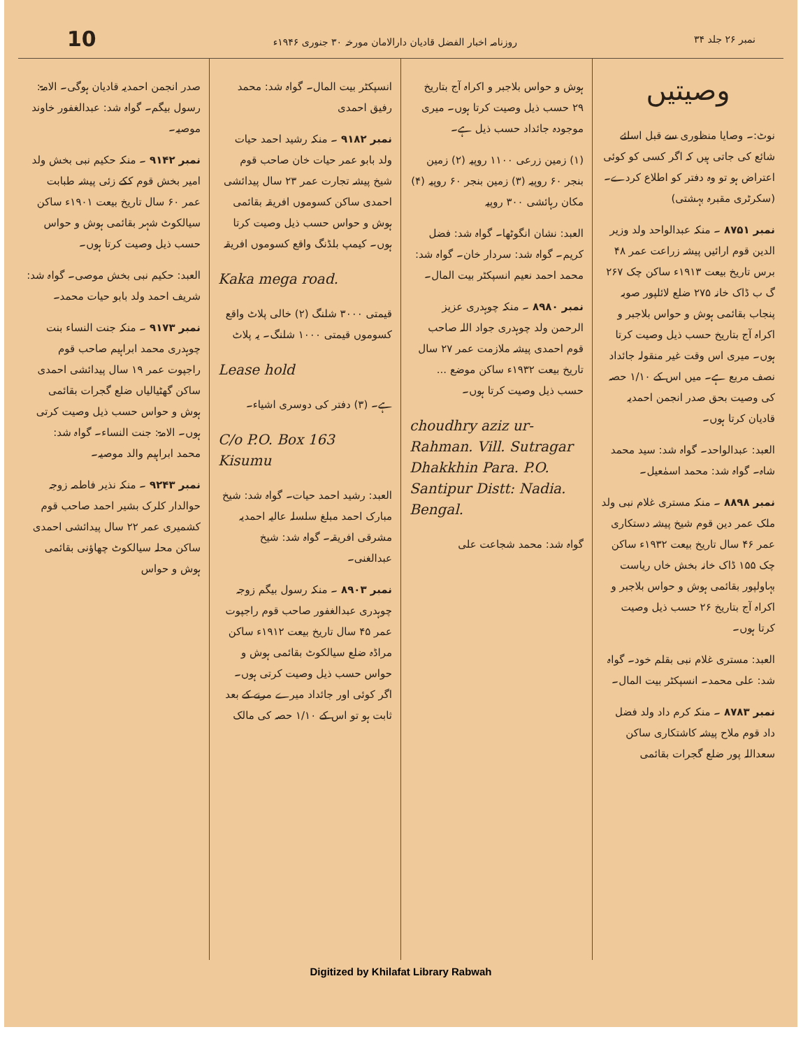10 روزنامہ اخبار الفضل قادیان دارالامان مورخہ ۳۰ جنوری ۱۹۴۶ء نمبر ۲۶ جلد ۳۴
وصیتیں
نوٹ:۔ وصایا منظوری سے قبل اسلئے شائع کی جاتی ہیں کہ اگر کسی کو کوئی اعتراض ہو تو وہ دفتر کو اطلاع کردے۔ (سکرٹری مقبرہ بہشتی)
نمبر ۸۷۵۱ ۔ منکہ عبدالواحد ولد وزیر الدین قوم ارائیں پیشہ زراعت عمر ۴۸ برس تاریخ بیعت ۱۹۱۳ء ساکن چک ۲۶۷ گ ب ڈاک خانہ ۲۷۵ ضلع لائلپور صوبہ پنجاب بقائمی ہوش و حواس بلاجبر و اکراہ آج بتاریخ حسب ذیل وصیت کرتا ہوں۔ میری اس وقت غیر منقولہ جائداد نصف مربع ہے۔ میں اس کے ۱/۱۰ حصہ کی وصیت بحق صدر انجمن احمدیہ قادیان کرتا ہوں۔
العبد: عبدالواحد۔ گواہ شد: سید محمد شاہ۔ گواہ شد: محمد اسمٰعیل۔
نمبر ۸۸۹۸ ۔ منکہ مستری غلام نبی ولد ملک عمر دین قوم شیخ پیشہ دستکاری عمر ۴۶ سال تاریخ بیعت ۱۹۳۲ء ساکن چک ۱۵۵ ڈاک خانہ بخش خاں ریاست بہاولپور بقائمی ہوش و حواس بلاجبر و اکراہ آج بتاریخ ۲۶ حسب ذیل وصیت کرتا ہوں۔
العبد: مستری غلام نبی بقلم خود۔ گواہ شد: علی محمد۔ انسپکٹر بیت المال۔
نمبر ۸۷۸۳ ۔ منکہ کرم داد ولد فضل داد قوم ملاح پیشہ کاشتکاری ساکن سعداللہ پور ضلع گجرات بقائمی
ہوش و حواس بلاجبر و اکراہ آج بتاریخ ۲۹ حسب ذیل وصیت کرتا ہوں۔ میری موجودہ جائداد حسب ذیل ہے۔
(۱) زمین زرعی ۱۱۰۰ روپیہ (۲) زمین بنجر ۶۰ روپیہ (۳) زمین بنجر ۶۰ روپیہ (۴) مکان رہائشی ۳۰۰ روپیہ
العبد: نشان انگوٹھا۔ گواہ شد: فضل کریم۔ گواہ شد: سردار خان۔ گواہ شد: محمد احمد نعیم انسپکٹر بیت المال۔
نمبر ۸۹۸۰ ۔ منکہ چوہدری عزیز الرحمن ولد چوہدری جواد اللہ صاحب قوم احمدی پیشہ ملازمت عمر ۲۷ سال تاریخ بیعت ۱۹۳۲ء ساکن موضع ... حسب ذیل وصیت کرتا ہوں۔
choudhry aziz ur-Rahman. Vill. Sutragar Dhakkhin Para. P.O. Santipur Distt: Nadia. Bengal.
گواہ شد: محمد شجاعت علی
انسپکٹر بیت المال۔ گواہ شد: محمد رفیق احمدی
نمبر ۹۱۸۲ ۔ منکہ رشید احمد حیات ولد بابو عمر حیات خان صاحب قوم شیخ پیشہ تجارت عمر ۲۳ سال پیدائشی احمدی ساکن کسوموں افریقہ بقائمی ہوش و حواس حسب ذیل وصیت کرتا ہوں۔ کیمپ بلڈنگ واقع کسوموں افریقہ
Kaka mega road.
قیمتی ۳۰۰۰ شلنگ (۲) خالی پلاٹ واقع کسوموں قیمتی ۱۰۰۰ شلنگ۔ یہ پلاٹ
Lease hold
ہے۔ (۳) دفتر کی دوسری اشیاء۔
C/o P.O. Box 163 Kisumu
العبد: رشید احمد حیات۔ گواہ شد: شیخ مبارک احمد مبلغ سلسلہ عالیہ احمدیہ مشرقی افریقہ۔ گواہ شد: شیخ عبدالغنی۔
نمبر ۸۹۰۳ ۔ منکہ رسول بیگم زوجہ چوہدری عبدالغفور صاحب قوم راجپوت عمر ۴۵ سال تاریخ بیعت ۱۹۱۲ء ساکن مراڈہ ضلع سیالکوٹ بقائمی ہوش و حواس حسب ذیل وصیت کرتی ہوں۔ اگر کوئی اور جائداد میرے مرنے کے بعد ثابت ہو تو اس کے ۱/۱۰ حصہ کی مالک
صدر انجمن احمدیہ قادیان ہوگی۔ الامۃ: رسول بیگم۔ گواہ شد: عبدالغفور خاوند موصیہ۔
نمبر ۹۱۴۲ ۔ منکہ حکیم نبی بخش ولد امیر بخش قوم ککے زئی پیشہ طبابت عمر ۶۰ سال تاریخ بیعت ۱۹۰۱ء ساکن سیالکوٹ شہر بقائمی ہوش و حواس حسب ذیل وصیت کرتا ہوں۔
العبد: حکیم نبی بخش موصی۔ گواہ شد: شریف احمد ولد بابو حیات محمد۔
نمبر ۹۱۷۳ ۔ منکہ جنت النساء بنت چوہدری محمد ابراہیم صاحب قوم راجپوت عمر ۱۹ سال پیدائشی احمدی ساکن گھٹیالیاں ضلع گجرات بقائمی ہوش و حواس حسب ذیل وصیت کرتی ہوں۔ الامۃ: جنت النساء۔ گواہ شد: محمد ابراہیم والد موصیہ۔
نمبر ۹۲۴۳ ۔ منکہ نذیر فاطمہ زوجہ حوالدار کلرک بشیر احمد صاحب قوم کشمیری عمر ۲۲ سال پیدائشی احمدی ساکن محلہ سیالکوٹ چھاؤنی بقائمی ہوش و حواس
Digitized by Khilafat Library Rabwah